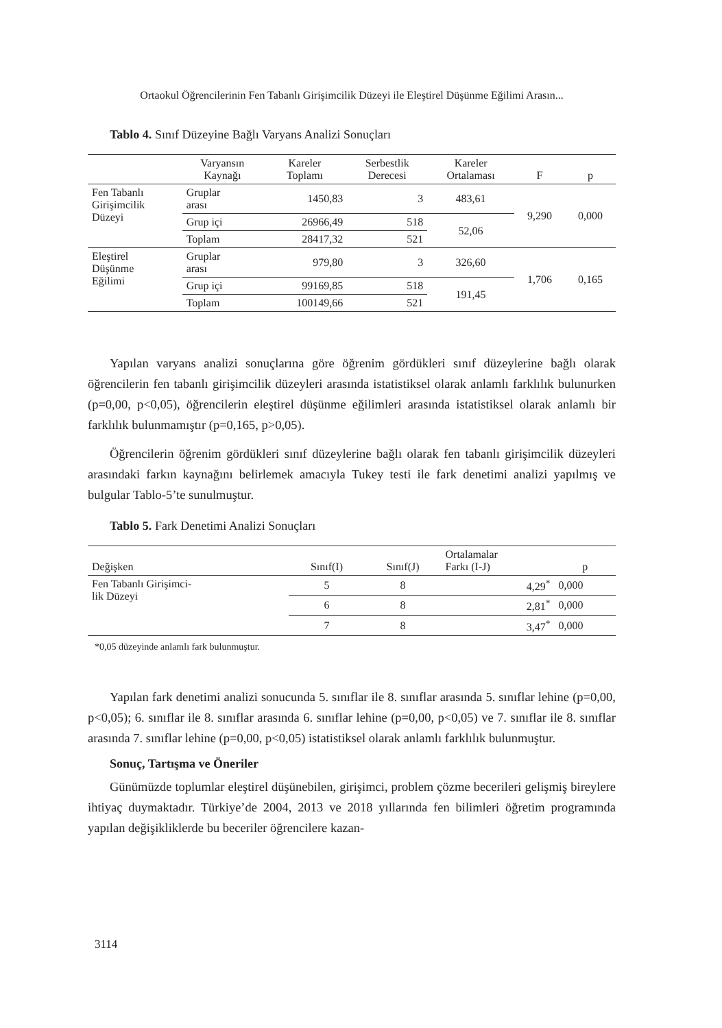Ortaokul Öğrencilerinin Fen Tabanlı Girişimcilik Düzeyi ile Eleştirel Düşünme Eğilimi Arasın...
Tablo 4. Sınıf Düzeyine Bağlı Varyans Analizi Sonuçları
| | Varyansın Kaynağı | Kareler Toplamı | Serbestlik Derecesi | Kareler Ortalaması | F | p |
| --- | --- | --- | --- | --- | --- | --- |
| Fen Tabanlı Girişimcilik Düzeyi | Gruplar arası | 1450,83 | 3 | 483,61 | 9,290 | 0,000 |
| | Grup içi | 26966,49 | 518 | 52,06 | | |
| | Toplam | 28417,32 | 521 | | | |
| Eleştirel Düşünme Eğilimi | Gruplar arası | 979,80 | 3 | 326,60 | 1,706 | 0,165 |
| | Grup içi | 99169,85 | 518 | 191,45 | | |
| | Toplam | 100149,66 | 521 | | | |
Yapılan varyans analizi sonuçlarına göre öğrenim gördükleri sınıf düzeylerine bağlı olarak öğrencilerin fen tabanlı girişimcilik düzeyleri arasında istatistiksel olarak anlamlı farklılık bulunurken (p=0,00, p<0,05), öğrencilerin eleştirel düşünme eğilimleri arasında istatistiksel olarak anlamlı bir farklılık bulunmamıştır (p=0,165, p>0,05).
Öğrencilerin öğrenim gördükleri sınıf düzeylerine bağlı olarak fen tabanlı girişimcilik düzeyleri arasındaki farkın kaynağını belirlemek amacıyla Tukey testi ile fark denetimi analizi yapılmış ve bulgular Tablo-5’te sunulmuştur.
Tablo 5. Fark Denetimi Analizi Sonuçları
| Değişken | Sınıf(I) | Sınıf(J) | Ortalamalar Farkı (I-J) | p |
| --- | --- | --- | --- | --- |
| Fen Tabanlı Girişimci- lik Düzeyi | 5 | 8 | 4,29<sup>*</sup> | 0,000 |
| | 6 | 8 | 2,81<sup>*</sup> | 0,000 |
| | 7 | 8 | 3,47<sup>*</sup> | 0,000 |
*0,05 düzeyinde anlamlı fark bulunmuştur.
Yapılan fark denetimi analizi sonucunda 5. sınıflar ile 8. sınıflar arasında 5. sınıflar lehine (p=0,00, p<0,05); 6. sınıflar ile 8. sınıflar arasında 6. sınıflar lehine (p=0,00, p<0,05) ve 7. sınıflar ile 8. sınıflar arasında 7. sınıflar lehine (p=0,00, p<0,05) istatistiksel olarak anlamlı farklılık bulunmuştur.
Sonuç, Tartışma ve Öneriler
Günümüzde toplumlar eleştirel düşünebilen, girişimci, problem çözme becerileri gelişmiş bireylere ihtiyaç duymaktadır. Türkiye’de 2004, 2013 ve 2018 yıllarında fen bilimleri öğretim programında yapılan değişikliklerde bu beceriler öğrencilere kazan-
3114